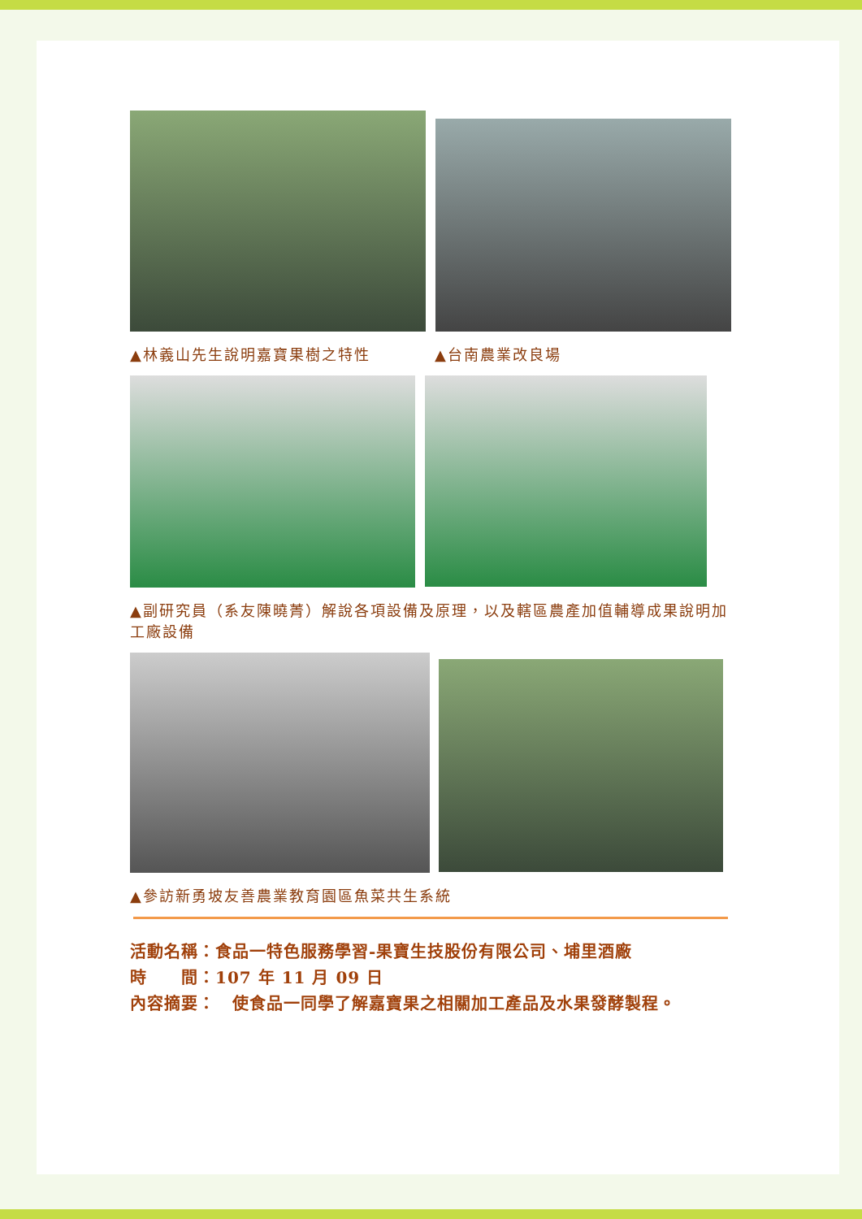▲林義山先生說明嘉寶果樹之特性 ▲台南農業改良場
▲副研究員（系友陳曉菁）解說各項設備及原理，以及轄區農產加值輔導成果說明加工廠設備
▲參訪新勇坡友善農業教育園區魚菜共生系統
活動名稱：食品一特色服務學習-果寶生技股份有限公司、埔里酒廠
時　　間：107 年 11 月 09 日
內容摘要：　使食品一同學了解嘉寶果之相關加工產品及水果發酵製程。